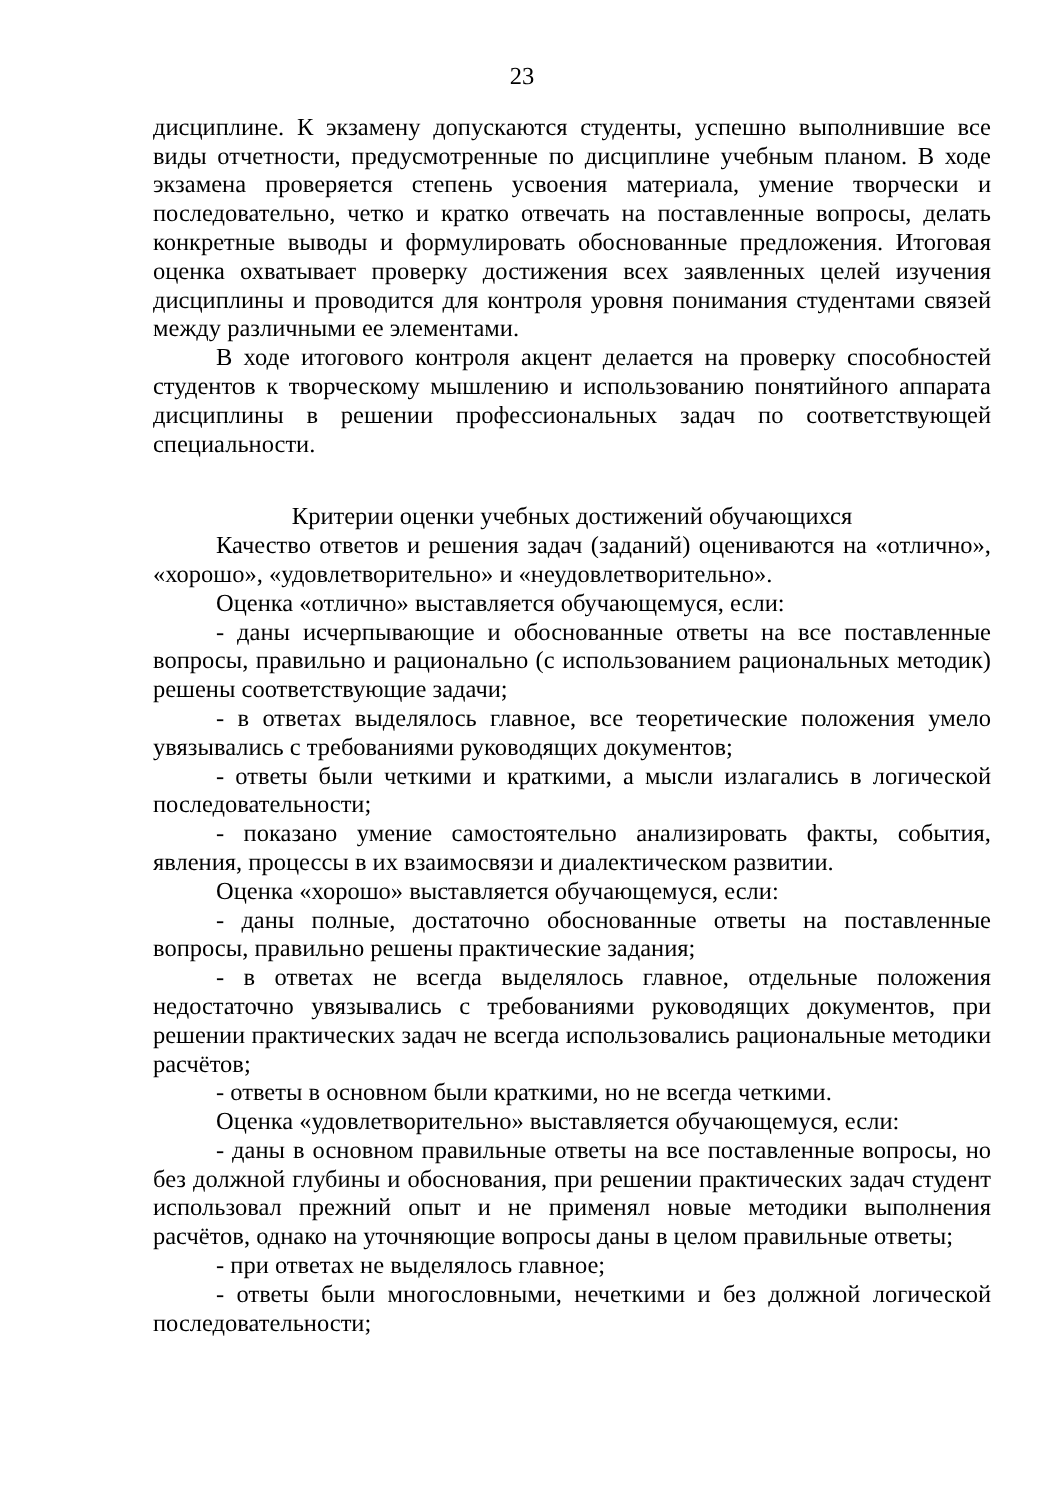23
дисциплине. К экзамену допускаются студенты, успешно выполнившие все виды отчетности, предусмотренные по дисциплине учебным планом. В ходе экзамена проверяется степень усвоения материала, умение творчески и последовательно, четко и кратко отвечать на поставленные вопросы, делать конкретные выводы и формулировать обоснованные предложения. Итоговая оценка охватывает проверку достижения всех заявленных целей изучения дисциплины и проводится для контроля уровня понимания студентами связей между различными ее элементами.
В ходе итогового контроля акцент делается на проверку способностей студентов к творческому мышлению и использованию понятийного аппарата дисциплины в решении профессиональных задач по соответствующей специальности.
Критерии оценки учебных достижений обучающихся
Качество ответов и решения задач (заданий) оцениваются на «отлично», «хорошо», «удовлетворительно» и «неудовлетворительно».
Оценка «отлично» выставляется обучающемуся, если:
- даны исчерпывающие и обоснованные ответы на все поставленные вопросы, правильно и рационально (с использованием рациональных методик) решены соответствующие задачи;
- в ответах выделялось главное, все теоретические положения умело увязывались с требованиями руководящих документов;
- ответы были четкими и краткими, а мысли излагались в логической последовательности;
- показано умение самостоятельно анализировать факты, события, явления, процессы в их взаимосвязи и диалектическом развитии.
Оценка «хорошо» выставляется обучающемуся, если:
- даны полные, достаточно обоснованные ответы на поставленные вопросы, правильно решены практические задания;
- в ответах не всегда выделялось главное, отдельные положения недостаточно увязывались с требованиями руководящих документов, при решении практических задач не всегда использовались рациональные методики расчётов;
- ответы в основном были краткими, но не всегда четкими.
Оценка «удовлетворительно» выставляется обучающемуся, если:
- даны в основном правильные ответы на все поставленные вопросы, но без должной глубины и обоснования, при решении практических задач студент использовал прежний опыт и не применял новые методики выполнения расчётов, однако на уточняющие вопросы даны в целом правильные ответы;
- при ответах не выделялось главное;
- ответы были многословными, нечеткими и без должной логической последовательности;